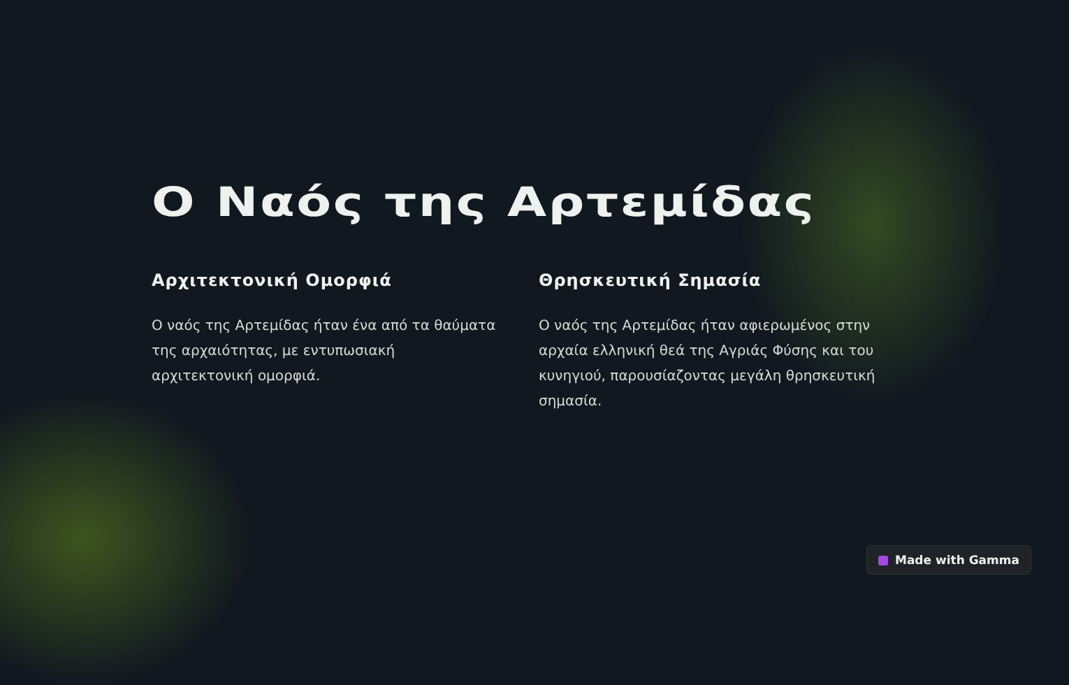Ο Ναός της Αρτεμίδας
Αρχιτεκτονική Ομορφιά
Ο ναός της Αρτεμίδας ήταν ένα από τα θαύματα της αρχαιότητας, με εντυπωσιακή αρχιτεκτονική ομορφιά.
Θρησκευτική Σημασία
Ο ναός της Αρτεμίδας ήταν αφιερωμένος στην αρχαία ελληνική θεά της Αγριάς Φύσης και του κυνηγιού, παρουσίαζοντας μεγάλη θρησκευτική σημασία.
Made with Gamma